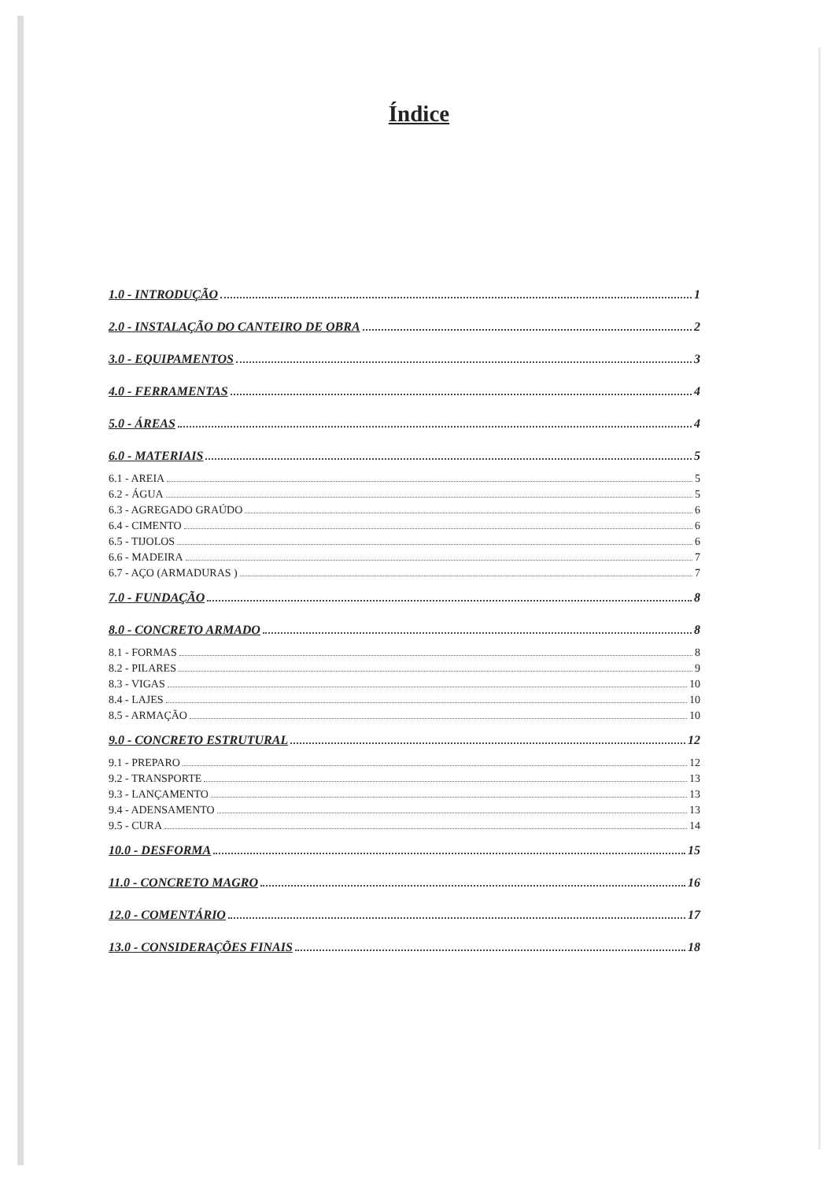Índice
1.0 - INTRODUÇÃO 1
2.0 - INSTALAÇÃO DO CANTEIRO DE OBRA 2
3.0 - EQUIPAMENTOS 3
4.0 - FERRAMENTAS 4
5.0 - ÁREAS 4
6.0 - MATERIAIS 5
6.1 - AREIA 5
6.2 - ÁGUA 5
6.3 - AGREGADO GRAÚDO 6
6.4 - CIMENTO 6
6.5 - TIJOLOS 6
6.6 - MADEIRA 7
6.7 - AÇO (ARMADURAS ) 7
7.0 - FUNDAÇÃO 8
8.0 - CONCRETO ARMADO 8
8.1 - FORMAS 8
8.2 - PILARES 9
8.3 - VIGAS 10
8.4 - LAJES 10
8.5 - ARMAÇÃO 10
9.0 - CONCRETO ESTRUTURAL 12
9.1 - PREPARO 12
9.2 - TRANSPORTE 13
9.3 - LANÇAMENTO 13
9.4 - ADENSAMENTO 13
9.5 - CURA 14
10.0 - DESFORMA 15
11.0 - CONCRETO MAGRO 16
12.0 - COMENTÁRIO 17
13.0 - CONSIDERAÇÕES FINAIS 18